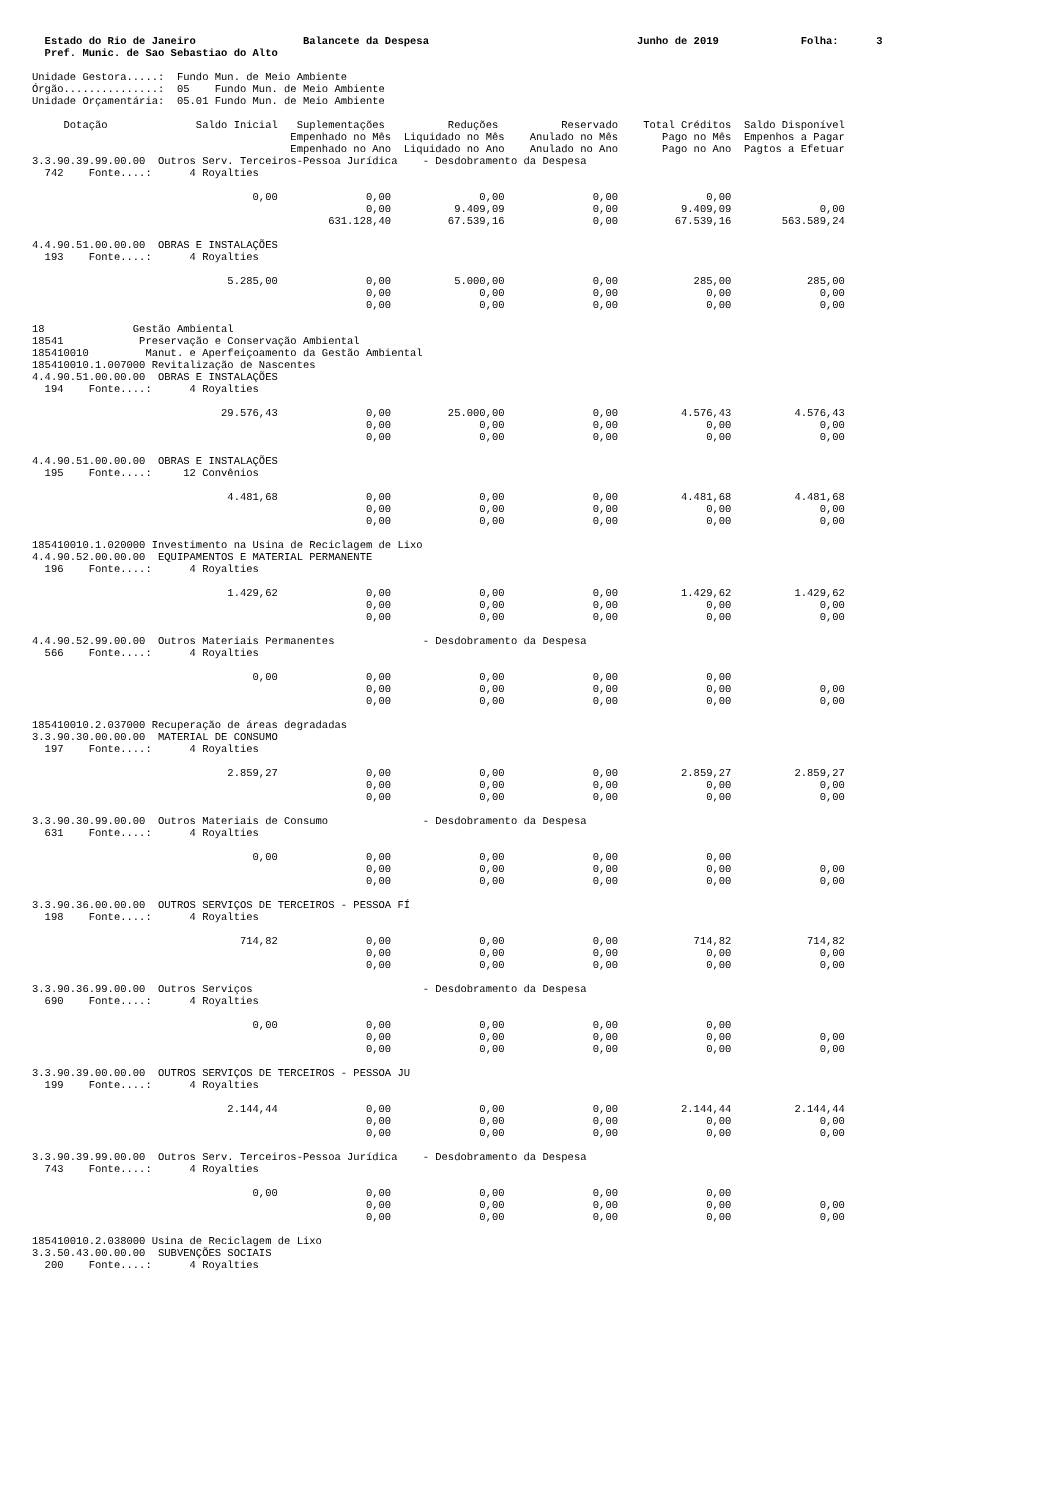Estado do Rio de Janeiro                 Balancete da Despesa                                 Junho de 2019             Folha:      3
  Pref. Munic. de Sao Sebastiao do Alto

Unidade Gestora.....:  Fundo Mun. de Meio Ambiente
Órgão...............:  05    Fundo Mun. de Meio Ambiente
Unidade Orçamentária:  05.01 Fundo Mun. de Meio Ambiente

     Dotação              Saldo Inicial   Suplementações          Reduções          Reservado    Total Créditos  Saldo Disponível
                                         Empenhado no Mês  Liquidado no Mês    Anulado no Mês       Pago no Mês  Empenhos a Pagar
                                         Empenhado no Ano  Liquidado no Ano    Anulado no Ano       Pago no Ano  Pagtos a Efetuar
3.3.90.39.99.00.00  Outros Serv. Terceiros-Pessoa Jurídica    - Desdobramento da Despesa
  742    Fonte....:      4 Royalties

                                   0,00              0,00              0,00              0,00              0,00
                                                     0,00          9.409,09              0,00          9.409,09              0,00
                                               631.128,40         67.539,16              0,00         67.539,16        563.589,24

4.4.90.51.00.00.00  OBRAS E INSTALAÇÕES
  193    Fonte....:      4 Royalties

                               5.285,00              0,00          5.000,00              0,00            285,00            285,00
                                                     0,00              0,00              0,00              0,00              0,00
                                                     0,00              0,00              0,00              0,00              0,00

18              Gestão Ambiental
18541            Preservação e Conservação Ambiental
185410010         Manut. e Aperfeiçoamento da Gestão Ambiental
185410010.1.007000 Revitalização de Nascentes
4.4.90.51.00.00.00  OBRAS E INSTALAÇÕES
  194    Fonte....:      4 Royalties

                              29.576,43              0,00         25.000,00              0,00          4.576,43          4.576,43
                                                     0,00              0,00              0,00              0,00              0,00
                                                     0,00              0,00              0,00              0,00              0,00

4.4.90.51.00.00.00  OBRAS E INSTALAÇÕES
  195    Fonte....:     12 Convênios

                               4.481,68              0,00              0,00              0,00          4.481,68          4.481,68
                                                     0,00              0,00              0,00              0,00              0,00
                                                     0,00              0,00              0,00              0,00              0,00

185410010.1.020000 Investimento na Usina de Reciclagem de Lixo
4.4.90.52.00.00.00  EQUIPAMENTOS E MATERIAL PERMANENTE
  196    Fonte....:      4 Royalties

                               1.429,62              0,00              0,00              0,00          1.429,62          1.429,62
                                                     0,00              0,00              0,00              0,00              0,00
                                                     0,00              0,00              0,00              0,00              0,00

4.4.90.52.99.00.00  Outros Materiais Permanentes              - Desdobramento da Despesa
  566    Fonte....:      4 Royalties

                                   0,00              0,00              0,00              0,00              0,00
                                                     0,00              0,00              0,00              0,00              0,00
                                                     0,00              0,00              0,00              0,00              0,00

185410010.2.037000 Recuperação de áreas degradadas
3.3.90.30.00.00.00  MATERIAL DE CONSUMO
  197    Fonte....:      4 Royalties

                               2.859,27              0,00              0,00              0,00          2.859,27          2.859,27
                                                     0,00              0,00              0,00              0,00              0,00
                                                     0,00              0,00              0,00              0,00              0,00

3.3.90.30.99.00.00  Outros Materiais de Consumo               - Desdobramento da Despesa
  631    Fonte....:      4 Royalties

                                   0,00              0,00              0,00              0,00              0,00
                                                     0,00              0,00              0,00              0,00              0,00
                                                     0,00              0,00              0,00              0,00              0,00

3.3.90.36.00.00.00  OUTROS SERVIÇOS DE TERCEIROS - PESSOA FÍ
  198    Fonte....:      4 Royalties

                                 714,82              0,00              0,00              0,00            714,82            714,82
                                                     0,00              0,00              0,00              0,00              0,00
                                                     0,00              0,00              0,00              0,00              0,00

3.3.90.36.99.00.00  Outros Serviços                           - Desdobramento da Despesa
  690    Fonte....:      4 Royalties

                                   0,00              0,00              0,00              0,00              0,00
                                                     0,00              0,00              0,00              0,00              0,00
                                                     0,00              0,00              0,00              0,00              0,00

3.3.90.39.00.00.00  OUTROS SERVIÇOS DE TERCEIROS - PESSOA JU
  199    Fonte....:      4 Royalties

                               2.144,44              0,00              0,00              0,00          2.144,44          2.144,44
                                                     0,00              0,00              0,00              0,00              0,00
                                                     0,00              0,00              0,00              0,00              0,00

3.3.90.39.99.00.00  Outros Serv. Terceiros-Pessoa Jurídica    - Desdobramento da Despesa
  743    Fonte....:      4 Royalties

                                   0,00              0,00              0,00              0,00              0,00
                                                     0,00              0,00              0,00              0,00              0,00
                                                     0,00              0,00              0,00              0,00              0,00

185410010.2.038000 Usina de Reciclagem de Lixo
3.3.50.43.00.00.00  SUBVENÇÕES SOCIAIS
  200    Fonte....:      4 Royalties